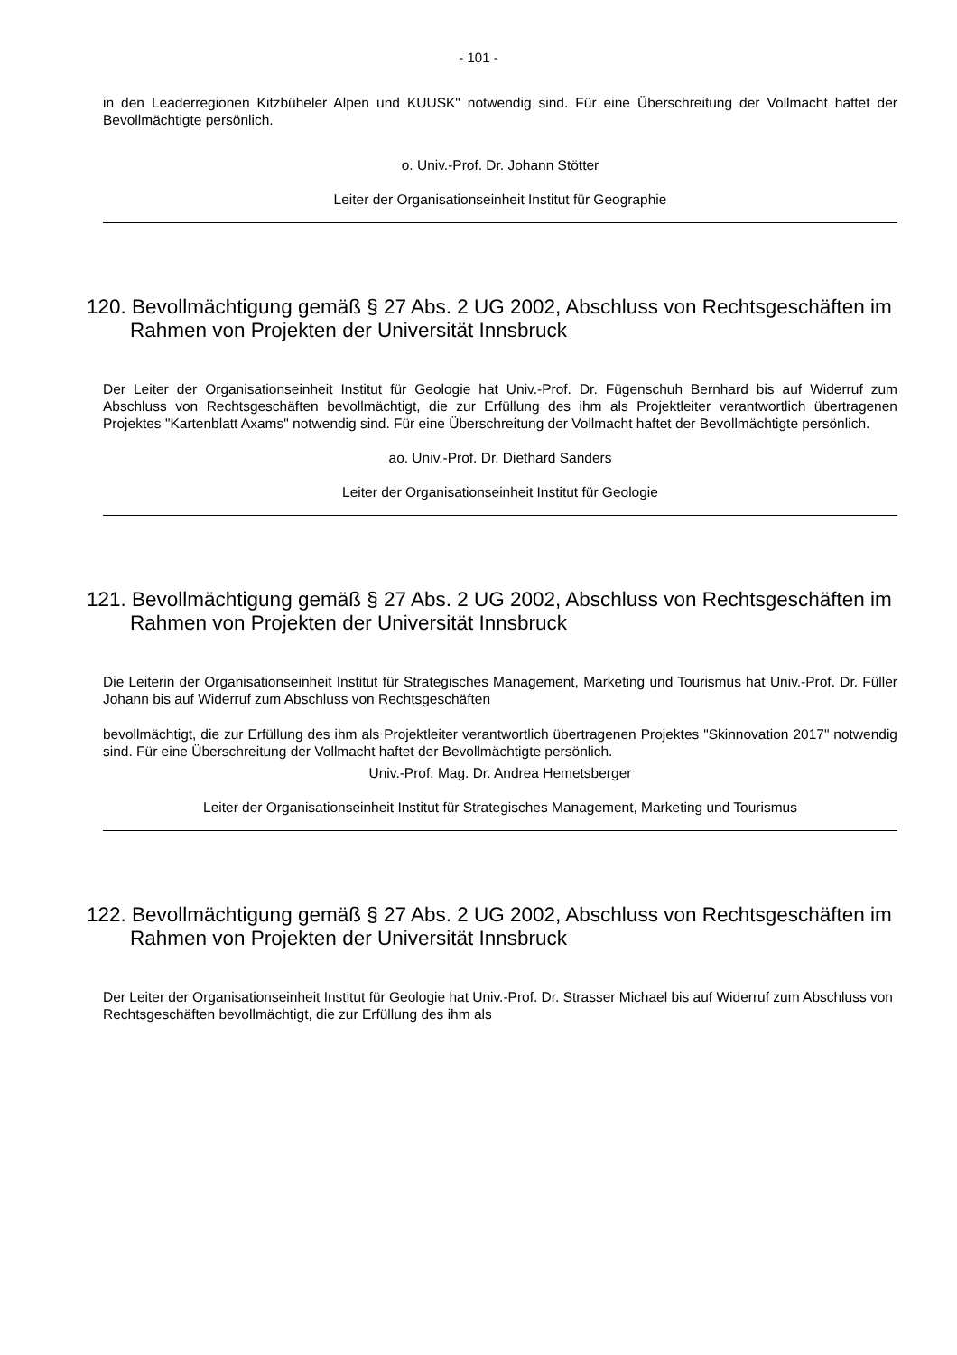- 101 -
in den Leaderregionen Kitzbüheler Alpen und KUUSK" notwendig sind. Für eine Überschreitung der Vollmacht haftet der Bevollmächtigte persönlich.
o. Univ.-Prof. Dr. Johann Stötter
Leiter der Organisationseinheit Institut für Geographie
120. Bevollmächtigung gemäß § 27 Abs. 2 UG 2002, Abschluss von Rechtsgeschäften im Rahmen von Projekten der Universität Innsbruck
Der Leiter der Organisationseinheit Institut für Geologie hat Univ.-Prof. Dr. Fügenschuh Bernhard bis auf Widerruf zum Abschluss von Rechtsgeschäften bevollmächtigt, die zur Erfüllung des ihm als Projektleiter verantwortlich übertragenen Projektes "Kartenblatt Axams" notwendig sind. Für eine Überschreitung der Vollmacht haftet der Bevollmächtigte persönlich.
ao. Univ.-Prof. Dr. Diethard Sanders
Leiter der Organisationseinheit Institut für Geologie
121. Bevollmächtigung gemäß § 27 Abs. 2 UG 2002, Abschluss von Rechtsgeschäften im Rahmen von Projekten der Universität Innsbruck
Die Leiterin der Organisationseinheit Institut für Strategisches Management, Marketing und Tourismus hat Univ.-Prof. Dr. Füller Johann bis auf Widerruf zum Abschluss von Rechtsgeschäften
bevollmächtigt, die zur Erfüllung des ihm als Projektleiter verantwortlich übertragenen Projektes "Skinnovation 2017" notwendig sind. Für eine Überschreitung der Vollmacht haftet der Bevollmächtigte persönlich.
Univ.-Prof. Mag. Dr. Andrea Hemetsberger
Leiter der Organisationseinheit Institut für Strategisches Management, Marketing und Tourismus
122. Bevollmächtigung gemäß § 27 Abs. 2 UG 2002, Abschluss von Rechtsgeschäften im Rahmen von Projekten der Universität Innsbruck
Der Leiter der Organisationseinheit Institut für Geologie hat Univ.-Prof. Dr. Strasser Michael bis auf Widerruf zum Abschluss von Rechtsgeschäften bevollmächtigt, die zur Erfüllung des ihm als